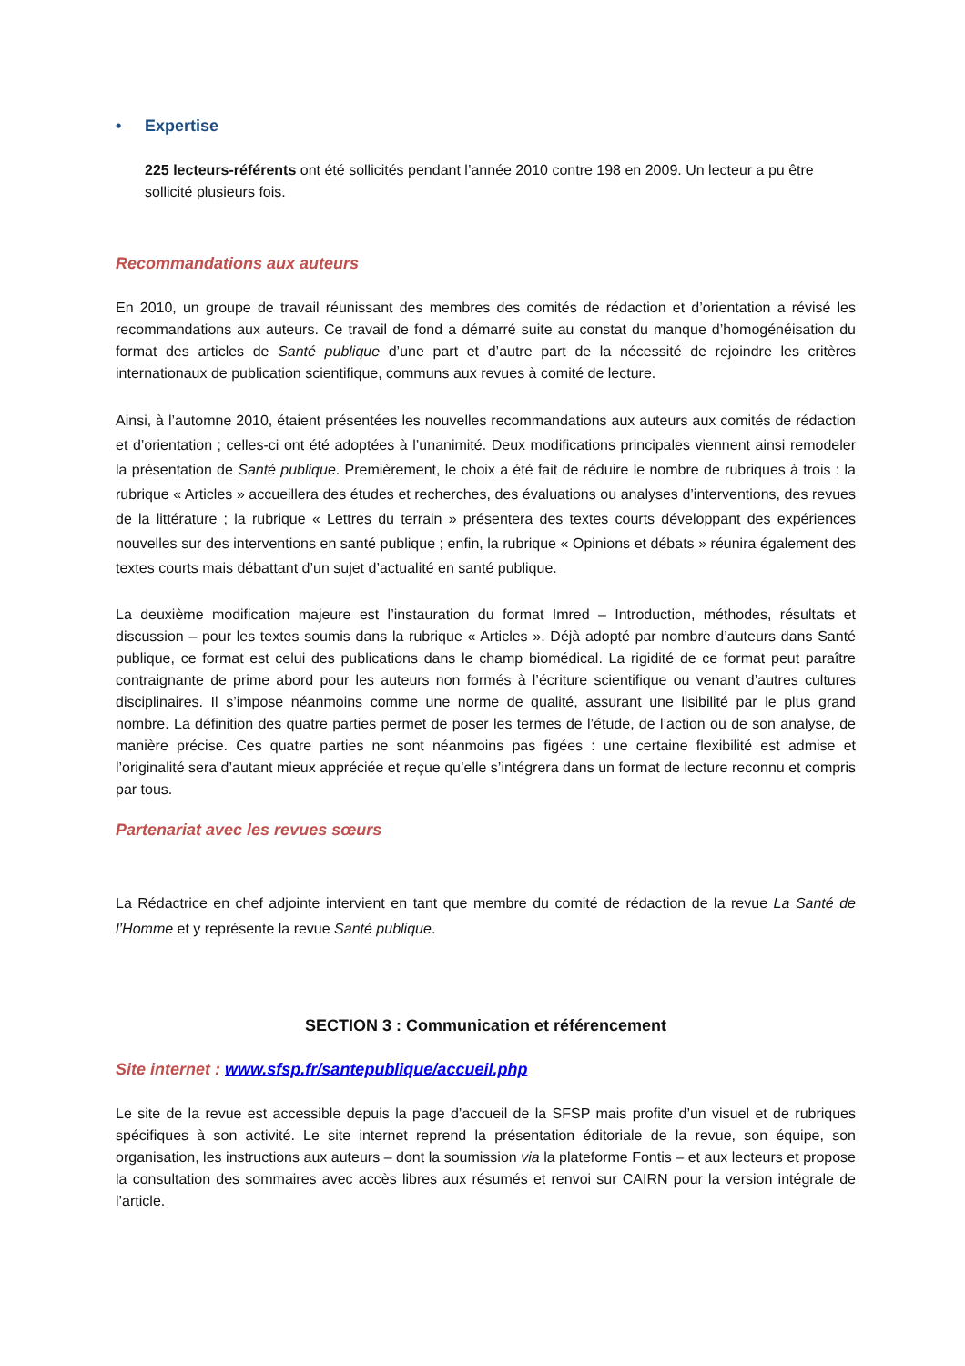• Expertise
225 lecteurs-référents ont été sollicités pendant l’année 2010 contre 198 en 2009. Un lecteur a pu être sollicité plusieurs fois.
Recommandations aux auteurs
En 2010, un groupe de travail réunissant des membres des comités de rédaction et d’orientation a révisé les recommandations aux auteurs. Ce travail de fond a démarré suite au constat du manque d’homogénéisation du format des articles de Santé publique d’une part et d’autre part de la nécessité de rejoindre les critères internationaux de publication scientifique, communs aux revues à comité de lecture.
Ainsi, à l’automne 2010, étaient présentées les nouvelles recommandations aux auteurs aux comités de rédaction et d’orientation ; celles-ci ont été adoptées à l’unanimité. Deux modifications principales viennent ainsi remodeler la présentation de Santé publique. Premièrement, le choix a été fait de réduire le nombre de rubriques à trois : la rubrique « Articles » accueillera des études et recherches, des évaluations ou analyses d’interventions, des revues de la littérature ; la rubrique « Lettres du terrain » présentera des textes courts développant des expériences nouvelles sur des interventions en santé publique ; enfin, la rubrique « Opinions et débats » réunira également des textes courts mais débattant d’un sujet d’actualité en santé publique.
La deuxième modification majeure est l’instauration du format Imred – Introduction, méthodes, résultats et discussion – pour les textes soumis dans la rubrique « Articles ». Déjà adopté par nombre d’auteurs dans Santé publique, ce format est celui des publications dans le champ biomédical. La rigidité de ce format peut paraître contraignante de prime abord pour les auteurs non formés à l’écriture scientifique ou venant d’autres cultures disciplinaires. Il s’impose néanmoins comme une norme de qualité, assurant une lisibilité par le plus grand nombre. La définition des quatre parties permet de poser les termes de l’étude, de l’action ou de son analyse, de manière précise. Ces quatre parties ne sont néanmoins pas figées : une certaine flexibilité est admise et l’originalité sera d’autant mieux appréciée et reçue qu’elle s’intégrera dans un format de lecture reconnu et compris par tous.
Partenariat avec les revues sœurs
La Rédactrice en chef adjointe intervient en tant que membre du comité de rédaction de la revue La Santé de l’Homme et y représente la revue Santé publique.
SECTION 3 : Communication et référencement
Site internet : www.sfsp.fr/santepublique/accueil.php
Le site de la revue est accessible depuis la page d’accueil de la SFSP mais profite d’un visuel et de rubriques spécifiques à son activité. Le site internet reprend la présentation éditoriale de la revue, son équipe, son organisation, les instructions aux auteurs – dont la soumission via la plateforme Fontis – et aux lecteurs et propose la consultation des sommaires avec accès libres aux résumés et renvoi sur CAIRN pour la version intégrale de l’article.